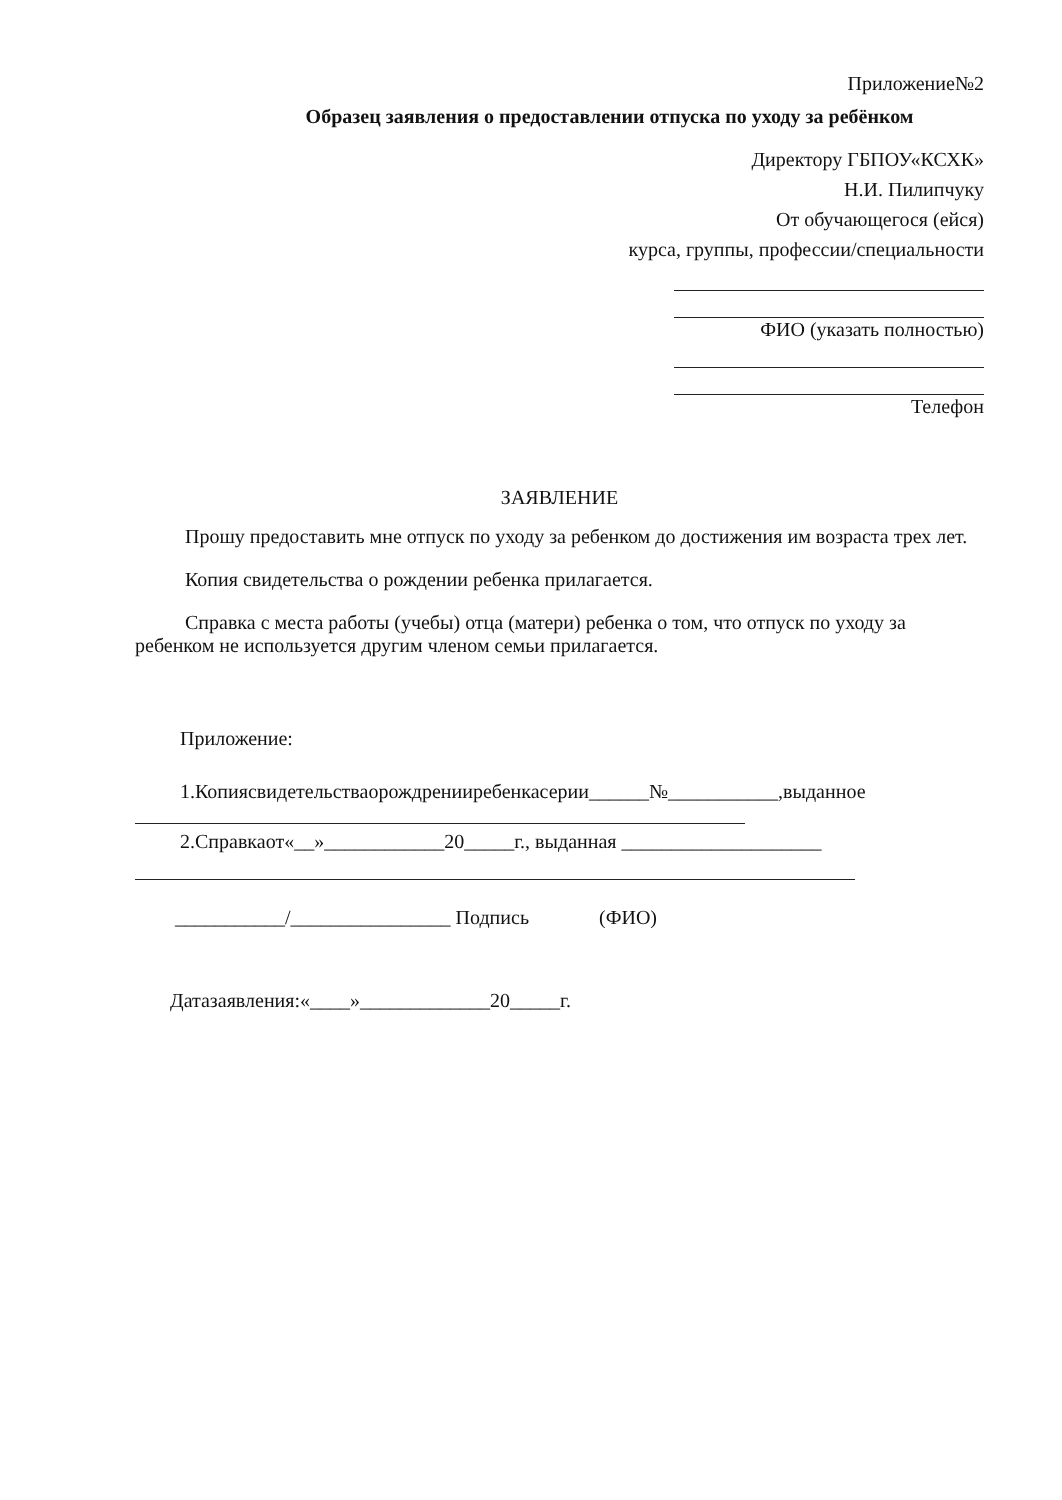Приложение№2
Образец заявления о предоставлении отпуска по уходу за ребёнком
Директору ГБПОУ«КСХК»
Н.И. Пилипчуку
От обучающегося (ейся)
курса, группы, профессии/специальности
ФИО (указать полностью)
Телефон
ЗАЯВЛЕНИЕ
Прошу предоставить мне отпуск по уходу за ребенком до достижения им возраста трех лет.
Копия свидетельства о рождении ребенка прилагается.
Справка с места работы (учебы) отца (матери) ребенка о том, что отпуск по уходу за ребенком не используется другим членом семьи прилагается.
Приложение:
1.Копиясвидетельстваорождренииребенкасерии______№___________,выданное
2.Справкаот«__»____________20_____г., выданная ____________________
___________/________________ Подпись (ФИО)
Датазаявления:«____»_____________20_____г.